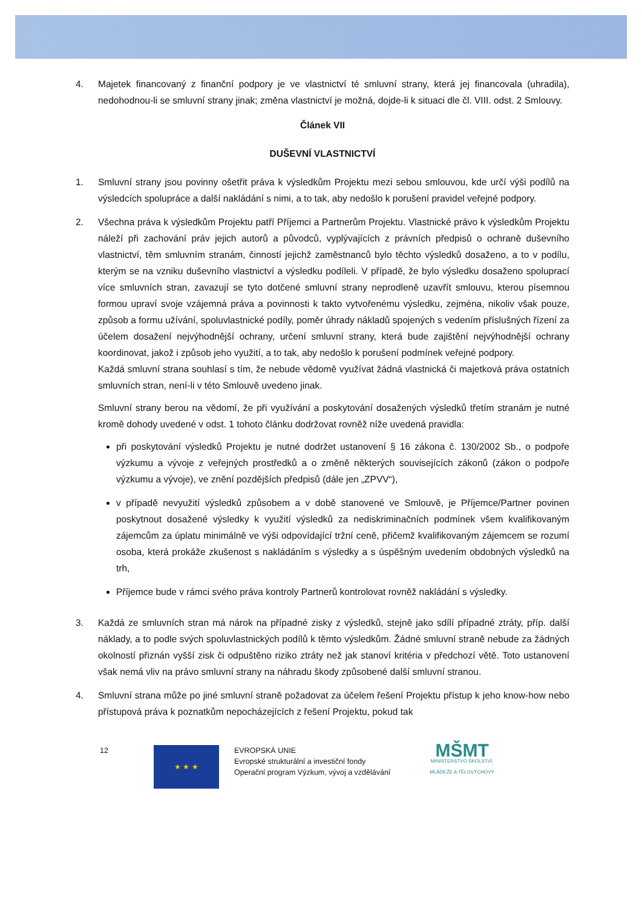4. Majetek financovaný z finanční podpory je ve vlastnictví té smluvní strany, která jej financovala (uhradila), nedohodnou-li se smluvní strany jinak; změna vlastnictví je možná, dojde-li k situaci dle čl. VIII. odst. 2 Smlouvy.
Článek VII
DUŠEVNÍ VLASTNICTVÍ
1. Smluvní strany jsou povinny ošetřit práva k výsledkům Projektu mezi sebou smlouvou, kde určí výši podílů na výsledcích spolupráce a další nakládání s nimi, a to tak, aby nedošlo k porušení pravidel veřejné podpory.
2. Všechna práva k výsledkům Projektu patří Příjemci a Partnerům Projektu. Vlastnické právo k výsledkům Projektu náleží při zachování práv jejich autorů a původců, vyplývajících z právních předpisů o ochraně duševního vlastnictví, těm smluvním stranám, činností jejichž zaměstnanců bylo těchto výsledků dosaženo, a to v podílu, kterým se na vzniku duševního vlastnictví a výsledku podíleli. V případě, že bylo výsledku dosaženo spoluprací více smluvních stran, zavazují se tyto dotčené smluvní strany neprodleně uzavřít smlouvu, kterou písemnou formou upraví svoje vzájemná práva a povinnosti k takto vytvořenému výsledku, zejména, nikoliv však pouze, způsob a formu užívání, spoluvlastnické podíly, poměr úhrady nákladů spojených s vedením příslušných řízení za účelem dosažení nejvýhodnější ochrany, určení smluvní strany, která bude zajištění nejvýhodnější ochrany koordinovat, jakož i způsob jeho využití, a to tak, aby nedošlo k porušení podmínek veřejné podpory.
Každá smluvní strana souhlasí s tím, že nebude vědomě využívat žádná vlastnická či majetková práva ostatních smluvních stran, není-li v této Smlouvě uvedeno jinak.
Smluvní strany berou na vědomí, že při využívání a poskytování dosažených výsledků třetím stranám je nutné kromě dohody uvedené v odst. 1 tohoto článku dodržovat rovněž níže uvedená pravidla:
při poskytování výsledků Projektu je nutné dodržet ustanovení § 16 zákona č. 130/2002 Sb., o podpoře výzkumu a vývoje z veřejných prostředků a o změně některých souvisejících zákonů (zákon o podpoře výzkumu a vývoje), ve znění pozdějších předpisů (dále jen „ZPVV“),
v případě nevyužití výsledků způsobem a v době stanovené ve Smlouvě, je Příjemce/Partner povinen poskytnout dosažené výsledky k využití výsledků za nediskriminačních podmínek všem kvalifikovaným zájemcům za úplatu minimálně ve výši odpovídající tržní ceně, přičemž kvalifikovaným zájemcem se rozumí osoba, která prokáže zkušenost s nakládáním s výsledky a s úspěšným uvedením obdobných výsledků na trh,
Příjemce bude v rámci svého práva kontroly Partnerů kontrolovat rovněž nakládání s výsledky.
3. Každá ze smluvních stran má nárok na případné zisky z výsledků, stejně jako sdílí případné ztráty, příp. další náklady, a to podle svých spoluvlastnických podílů k těmto výsledkům. Žádné smluvní straně nebude za žádných okolností přiznán vyšší zisk či odpuštěno riziko ztráty než jak stanoví kritéria v předchozí větě. Toto ustanovení však nemá vliv na právo smluvní strany na náhradu škody způsobené další smluvní stranou.
4. Smluvní strana může po jiné smluvní straně požadovat za účelem řešení Projektu přístup k jeho know-how nebo přístupová práva k poznatkům nepocházejících z řešení Projektu, pokud tak
12
★ ★ ★
EVROPSKÁ UNIE
Evropské strukturální a investiční fondy
Operační program Výzkum, vývoj a vzdělávání
MŠMT
MINISTERSTVO ŠKOLSTVÍ,
MLÁDEŽE A TĚLOVÝCHOVY